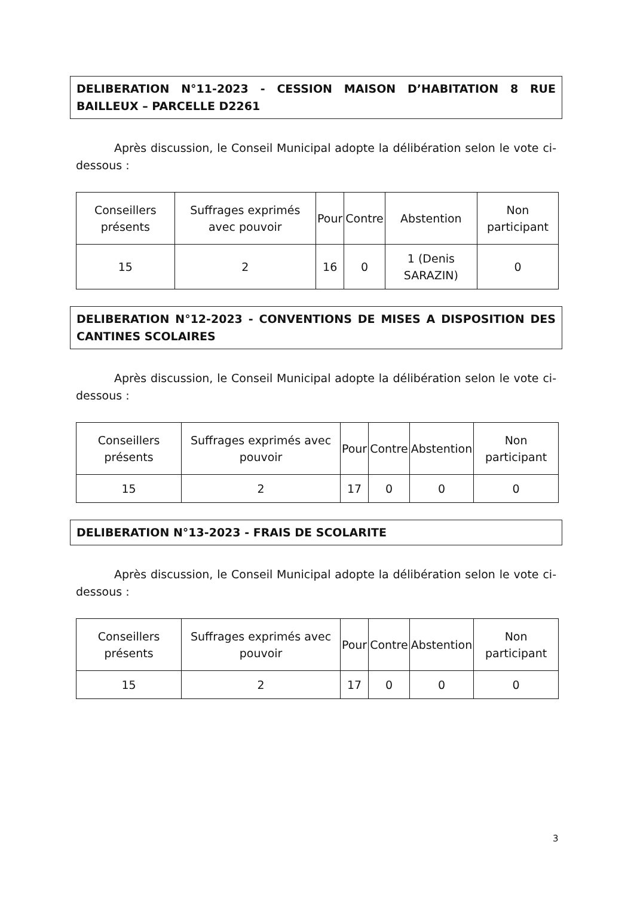DELIBERATION N°11-2023 - CESSION MAISON D’HABITATION 8 RUE BAILLEUX – PARCELLE D2261
Après discussion, le Conseil Municipal adopte la délibération selon le vote ci-dessous :
| Conseillers présents | Suffrages exprimés avec pouvoir | Pour | Contre | Abstention | Non participant |
| 15 | 2 | 16 | 0 | 1 (Denis SARAZIN) | 0 |
DELIBERATION N°12-2023 - CONVENTIONS DE MISES A DISPOSITION DES CANTINES SCOLAIRES
Après discussion, le Conseil Municipal adopte la délibération selon le vote ci-dessous :
| Conseillers présents | Suffrages exprimés avec pouvoir | Pour | Contre | Abstention | Non participant |
| 15 | 2 | 17 | 0 | 0 | 0 |
DELIBERATION N°13-2023 - FRAIS DE SCOLARITE
Après discussion, le Conseil Municipal adopte la délibération selon le vote ci-dessous :
| Conseillers présents | Suffrages exprimés avec pouvoir | Pour | Contre | Abstention | Non participant |
| 15 | 2 | 17 | 0 | 0 | 0 |
3